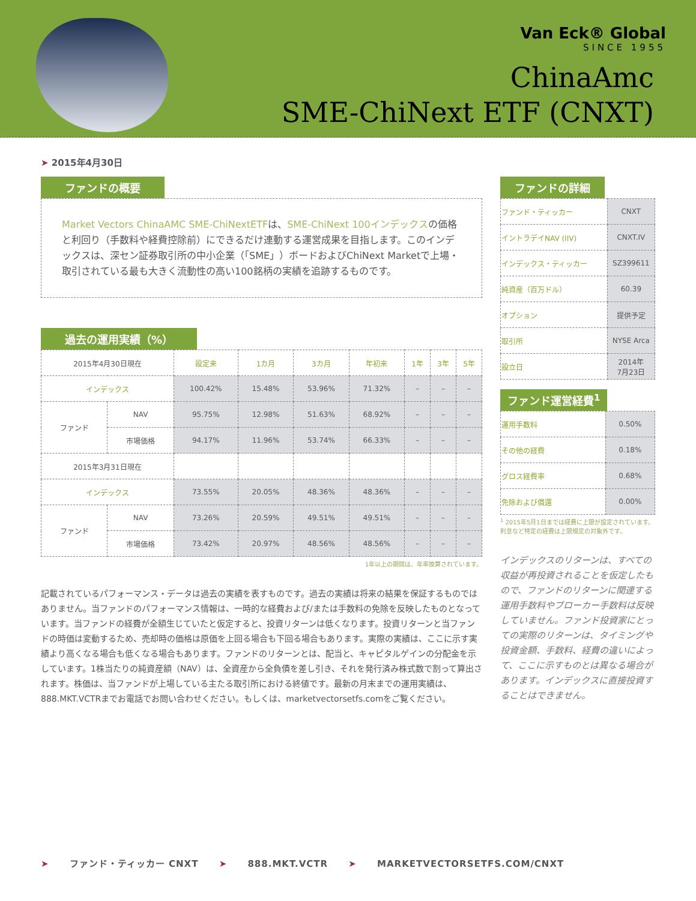Van Eck® Global
SINCE 1955
ChinaAmc
SME-ChiNext ETF (CNXT)
➤ 2015年4月30日
ファンドの概要
Market Vectors ChinaAMC SME-ChiNextETFは、SME-ChiNext 100インデックスの価格と利回り（手数料や経費控除前）にできるだけ連動する運営成果を目指します。このインデックスは、深セン証券取引所の中小企業（「SME」）ボードおよびChiNext Marketで上場・取引されている最も大きく流動性の高い100銘柄の実績を追跡するものです。
過去の運用実績（%）
| 2015年4月30日現在 | | 設定来 | 1カ月 | 3カ月 | 年初来 | 1年 | 3年 | 5年 |
| --- | --- | --- | --- | --- | --- | --- | --- | --- |
| インデックス | | 100.42% | 15.48% | 53.96% | 71.32% | – | – | – |
| ファンド | NAV | 95.75% | 12.98% | 51.63% | 68.92% | – | – | – |
| | 市場価格 | 94.17% | 11.96% | 53.74% | 66.33% | – | – | – |
| 2015年3月31日現在 | | | | | | | | |
| インデックス | | 73.55% | 20.05% | 48.36% | 48.36% | – | – | – |
| ファンド | NAV | 73.26% | 20.59% | 49.51% | 49.51% | – | – | – |
| | 市場価格 | 73.42% | 20.97% | 48.56% | 48.56% | – | – | – |
1年以上の期間は、年率換算されています。
記載されているパフォーマンス・データは過去の実績を表すものです。過去の実績は将来の結果を保証するものではありません。当ファンドのパフォーマンス情報は、一時的な経費および/または手数料の免除を反映したものとなっています。当ファンドの経費が全額生じていたと仮定すると、投資リターンは低くなります。投資リターンと当ファンドの時価は変動するため、売却時の価格は原価を上回る場合も下回る場合もあります。実際の実績は、ここに示す実績より高くなる場合も低くなる場合もあります。ファンドのリターンとは、配当と、キャピタルゲインの分配金を示しています。1株当たりの純資産額（NAV）は、全資産から全負債を差し引き、それを発行済み株式数で割って算出されます。株価は、当ファンドが上場している主たる取引所における終値です。最新の月末までの運用実績は、888.MKT.VCTRまでお電話でお問い合わせください。もしくは、marketvectorsetfs.comをご覧ください。
ファンドの詳細
| ファンド・ティッカー | CNXT |
| イントラデイNAV (IIV) | CNXT.IV |
| インデックス・ティッカー | SZ399611 |
| 純資産（百万ドル） | 60.39 |
| オプション | 提供予定 |
| 取引所 | NYSE Arca |
| 設立日 | 2014年 7月23日 |
ファンド運営経費<sup>1</sup>
| 運用手数料 | 0.50% |
| その他の経費 | 0.18% |
| グロス経費率 | 0.68% |
| 免除および償還 | 0.00% |
<sup>1</sup> 2015年5月1日までは経費に上限が設定されています。利息など特定の経費は上限規定の対象外です。
インデックスのリターンは、すべての収益が再投資されることを仮定したもので、ファンドのリターンに関連する運用手数料やブローカー手数料は反映していません。ファンド投資家にとっての実際のリターンは、タイミングや投資金額、手数料、経費の違いによって、ここに示すものとは異なる場合があります。インデックスに直接投資することはできません。
➤ ファンド・ティッカー CNXT ➤ 888.MKT.VCTR ➤ MARKETVECTORSETFS.COM/CNXT